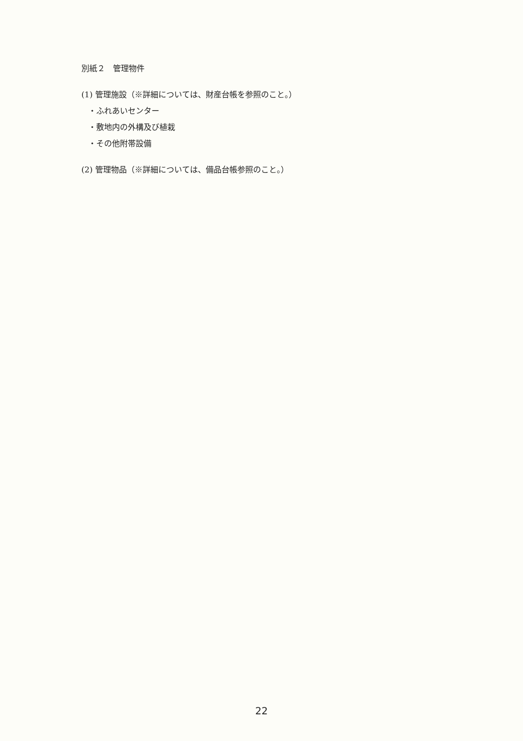別紙２　管理物件
(1) 管理施設（※詳細については、財産台帳を参照のこと。）
・ふれあいセンター
・敷地内の外構及び植栽
・その他附帯設備
(2) 管理物品（※詳細については、備品台帳参照のこと。）
22